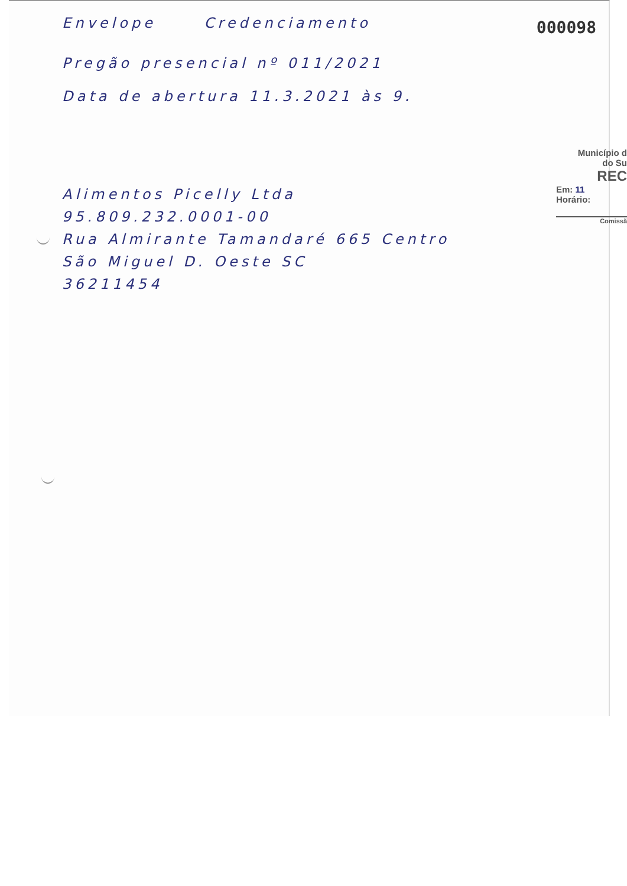000098
Município d
do Su
REC
Em: 11
Horário:
Comissã
Envelope Credenciamento
Pregão presencial nº 011/2021
Data de abertura 11.3.2021 às 9.
Alimentos Picelly Ltda
95.809.232.0001-00
Rua Almirante Tamandaré 665 Centro
São Miguel D. Oeste SC
36211454